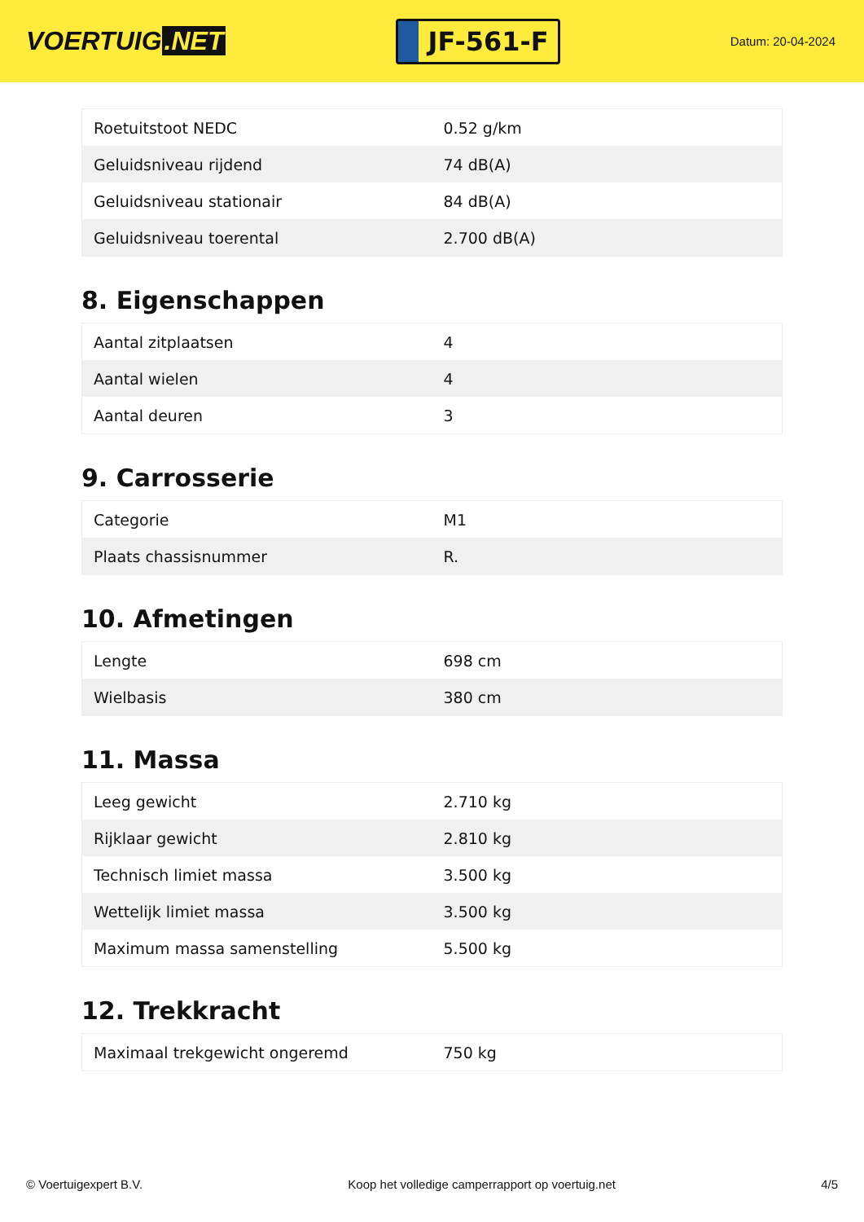VOERTUIG.NET
JF-561-F
Datum: 20-04-2024
| Roetuitstoot NEDC | 0.52 g/km |
| Geluidsniveau rijdend | 74 dB(A) |
| Geluidsniveau stationair | 84 dB(A) |
| Geluidsniveau toerental | 2.700 dB(A) |
8. Eigenschappen
| Aantal zitplaatsen | 4 |
| Aantal wielen | 4 |
| Aantal deuren | 3 |
9. Carrosserie
| Categorie | M1 |
| Plaats chassisnummer | R. |
10. Afmetingen
| Lengte | 698 cm |
| Wielbasis | 380 cm |
11. Massa
| Leeg gewicht | 2.710 kg |
| Rijklaar gewicht | 2.810 kg |
| Technisch limiet massa | 3.500 kg |
| Wettelijk limiet massa | 3.500 kg |
| Maximum massa samenstelling | 5.500 kg |
12. Trekkracht
| Maximaal trekgewicht ongeremd | 750 kg |
© Voertuigexpert B.V. Koop het volledige camperrapport op voertuig.net 4/5